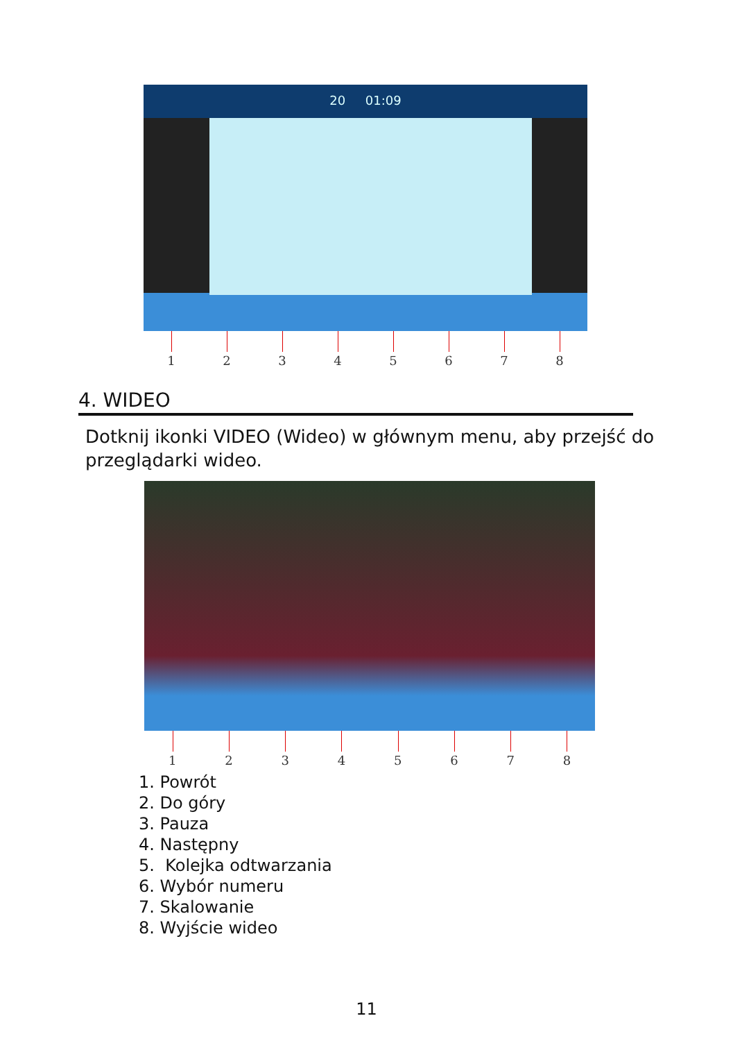20 01:09
12345678
4. WIDEO
Dotknij ikonki VIDEO (Wideo) w głównym menu, aby przejść do przeglądarki wideo.
12345678
1. Powrót
2. Do góry
3. Pauza
4. Następny
5. Kolejka odtwarzania
6. Wybór numeru
7. Skalowanie
8. Wyjście wideo
11